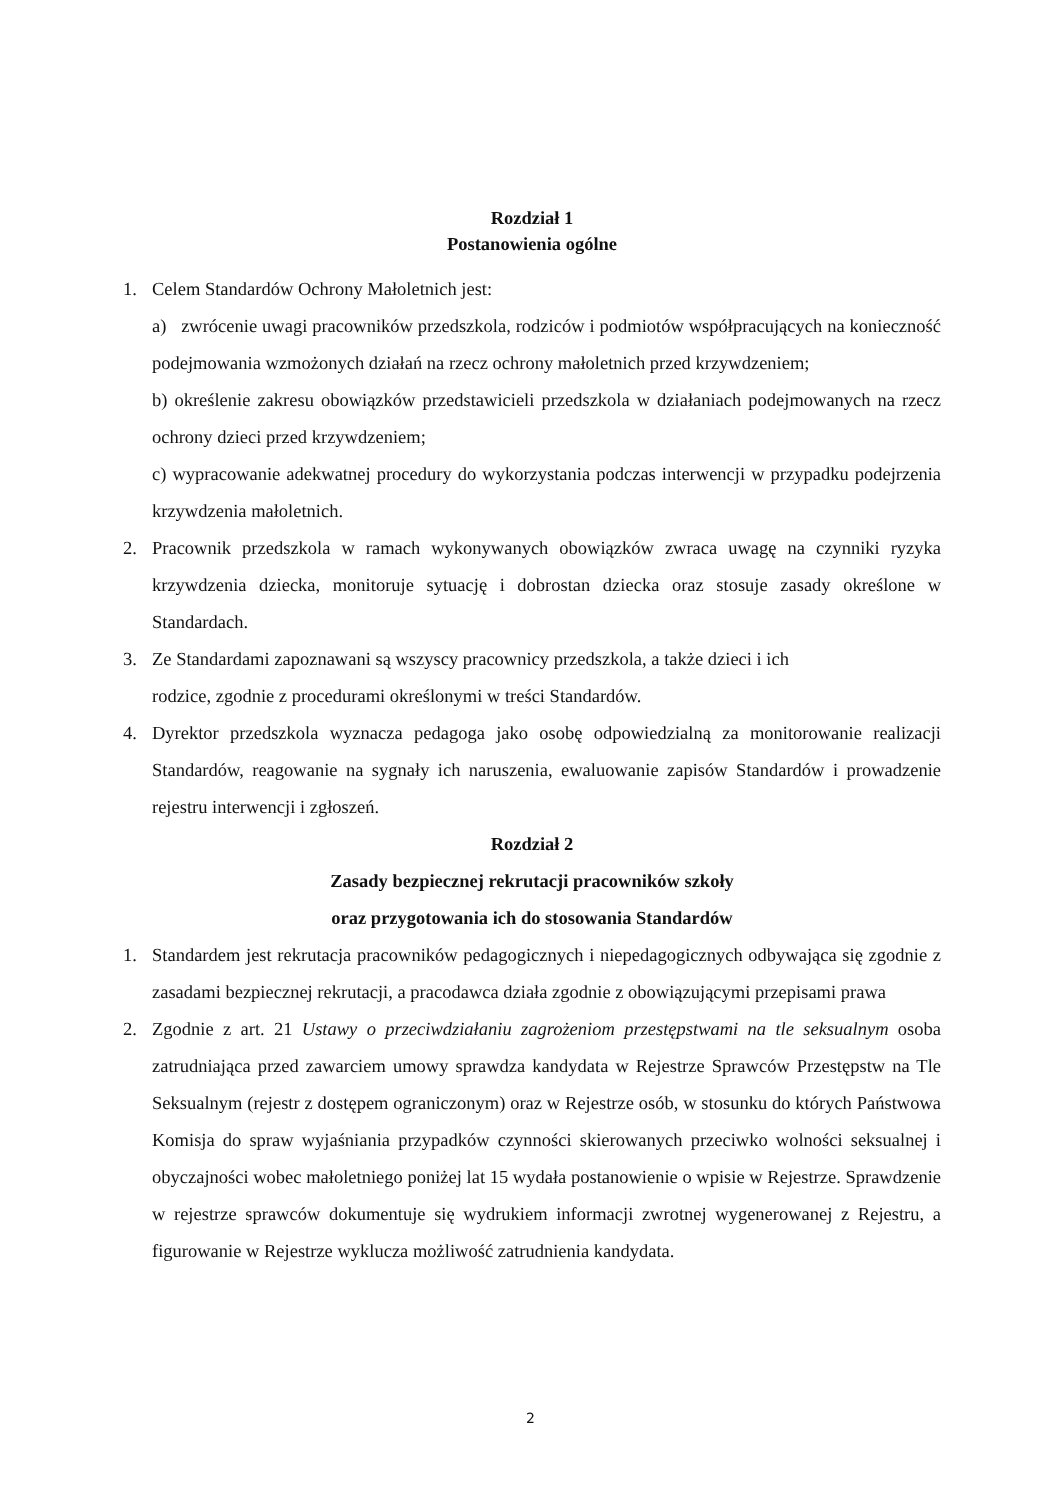Rozdział 1
Postanowienia ogólne
1. Celem Standardów Ochrony Małoletnich jest:
a) zwrócenie uwagi pracowników przedszkola, rodziców i podmiotów współpracujących na konieczność podejmowania wzmożonych działań na rzecz ochrony małoletnich przed krzywdzeniem;
b) określenie zakresu obowiązków przedstawicieli przedszkola w działaniach podejmowanych na rzecz ochrony dzieci przed krzywdzeniem;
c) wypracowanie adekwatnej procedury do wykorzystania podczas interwencji w przypadku podejrzenia krzywdzenia małoletnich.
2. Pracownik przedszkola w ramach wykonywanych obowiązków zwraca uwagę na czynniki ryzyka krzywdzenia dziecka, monitoruje sytuację i dobrostan dziecka oraz stosuje zasady określone w Standardach.
3. Ze Standardami zapoznawani są wszyscy pracownicy przedszkola, a także dzieci i ich
rodzice, zgodnie z procedurami określonymi w treści Standardów.
4. Dyrektor przedszkola wyznacza pedagoga jako osobę odpowiedzialną za monitorowanie realizacji Standardów, reagowanie na sygnały ich naruszenia, ewaluowanie zapisów Standardów i prowadzenie rejestru interwencji i zgłoszeń.
Rozdział 2
Zasady bezpiecznej rekrutacji pracowników szkoły
oraz przygotowania ich do stosowania Standardów
1. Standardem jest rekrutacja pracowników pedagogicznych i niepedagogicznych odbywająca się zgodnie z zasadami bezpiecznej rekrutacji, a pracodawca działa zgodnie z obowiązującymi przepisami prawa
2. Zgodnie z art. 21 Ustawy o przeciwdziałaniu zagrożeniom przestępstwami na tle seksualnym osoba zatrudniająca przed zawarciem umowy sprawdza kandydata w Rejestrze Sprawców Przestępstw na Tle Seksualnym (rejestr z dostępem ograniczonym) oraz w Rejestrze osób, w stosunku do których Państwowa Komisja do spraw wyjaśniania przypadków czynności skierowanych przeciwko wolności seksualnej i obyczajności wobec małoletniego poniżej lat 15 wydała postanowienie o wpisie w Rejestrze. Sprawdzenie w rejestrze sprawców dokumentuje się wydrukiem informacji zwrotnej wygenerowanej z Rejestru, a figurowanie w Rejestrze wyklucza możliwość zatrudnienia kandydata.
2